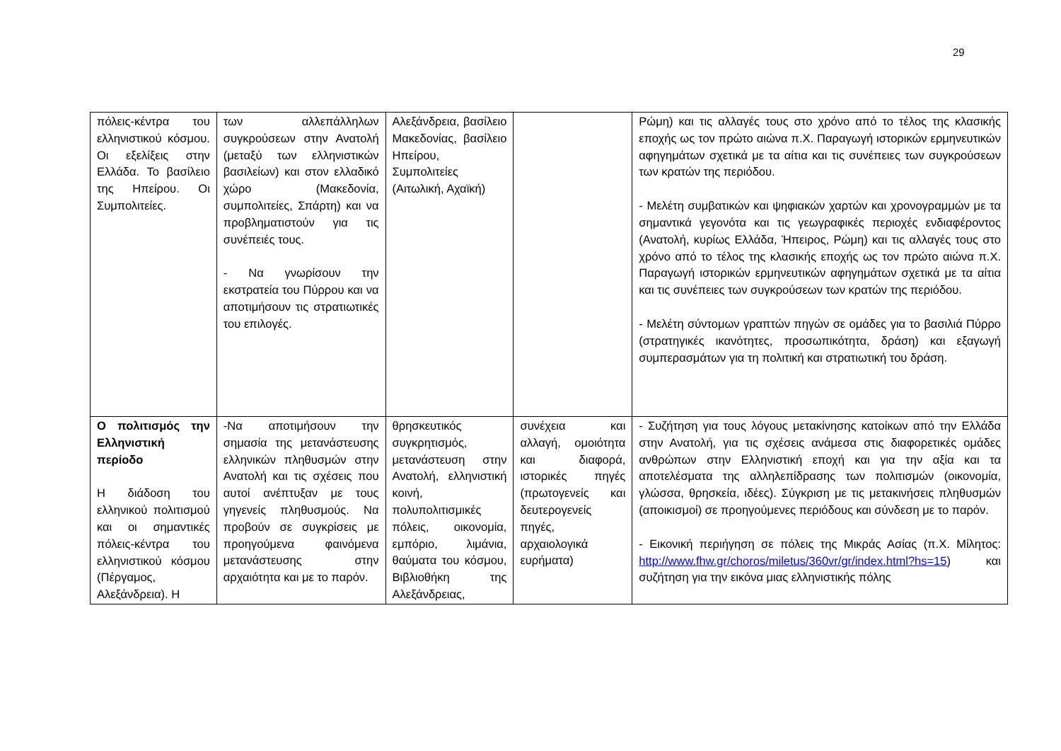29
| πόλεις-κέντρα του ελληνιστικού κόσμου. Οι εξελίξεις στην Ελλάδα. Το βασίλειο της Ηπείρου. Οι Συμπολιτείες. | των αλλεπάλληλων συγκρούσεων στην Ανατολή (μεταξύ των ελληνιστικών βασιλείων) και στον ελλαδικό χώρο (Μακεδονία, συμπολιτείες, Σπάρτη) και να προβληματιστούν για τις συνέπειές τους. - Να γνωρίσουν την εκστρατεία του Πύρρου και να αποτιμήσουν τις στρατιωτικές του επιλογές. | Αλεξάνδρεια, βασίλειο Μακεδονίας, βασίλειο Ηπείρου, Συμπολιτείες (Αιτωλική, Αχαϊκή) | | Ρώμη) και τις αλλαγές τους στο χρόνο από το τέλος της κλασικής εποχής ως τον πρώτο αιώνα π.Χ. Παραγωγή ιστορικών ερμηνευτικών αφηγημάτων σχετικά με τα αίτια και τις συνέπειες των συγκρούσεων των κρατών της περιόδου. - Μελέτη συμβατικών και ψηφιακών χαρτών και χρονογραμμών με τα σημαντικά γεγονότα και τις γεωγραφικές περιοχές ενδιαφέροντος (Ανατολή, κυρίως Ελλάδα, Ήπειρος, Ρώμη) και τις αλλαγές τους στο χρόνο από το τέλος της κλασικής εποχής ως τον πρώτο αιώνα π.Χ. Παραγωγή ιστορικών ερμηνευτικών αφηγημάτων σχετικά με τα αίτια και τις συνέπειες των συγκρούσεων των κρατών της περιόδου. - Μελέτη σύντομων γραπτών πηγών σε ομάδες για το βασιλιά Πύρρο (στρατηγικές ικανότητες, προσωπικότητα, δράση) και εξαγωγή συμπερασμάτων για τη πολιτική και στρατιωτική του δράση. |
| Ο πολιτισμός την Ελληνιστική περίοδο Η διάδοση του ελληνικού πολιτισμού και οι σημαντικές πόλεις-κέντρα του ελληνιστικού κόσμου (Πέργαμος, Αλεξάνδρεια). Η | -Να αποτιμήσουν την σημασία της μετανάστευσης ελληνικών πληθυσμών στην Ανατολή και τις σχέσεις που αυτοί ανέπτυξαν με τους γηγενείς πληθυσμούς. Να προβούν σε συγκρίσεις με προηγούμενα φαινόμενα μετανάστευσης στην αρχαιότητα και με το παρόν. | θρησκευτικός συγκρητισμός, μετανάστευση στην Ανατολή, ελληνιστική κοινή, πολυπολιτισμικές πόλεις, οικονομία, εμπόριο, λιμάνια, θαύματα του κόσμου, Βιβλιοθήκη της Αλεξάνδρειας, | συνέχεια και αλλαγή, ομοιότητα και διαφορά, ιστορικές πηγές (πρωτογενείς και δευτερογενείς πηγές, αρχαιολογικά ευρήματα) | - Συζήτηση για τους λόγους μετακίνησης κατοίκων από την Ελλάδα στην Ανατολή, για τις σχέσεις ανάμεσα στις διαφορετικές ομάδες ανθρώπων στην Ελληνιστική εποχή και για την αξία και τα αποτελέσματα της αλληλεπίδρασης των πολιτισμών (οικονομία, γλώσσα, θρησκεία, ιδέες). Σύγκριση με τις μετακινήσεις πληθυσμών (αποικισμοί) σε προηγούμενες περιόδους και σύνδεση με το παρόν. - Εικονική περιήγηση σε πόλεις της Μικράς Ασίας (π.Χ. Μίλητος: http://www.fhw.gr/choros/miletus/360vr/gr/index.html?hs=15 ) και συζήτηση για την εικόνα μιας ελληνιστικής πόλης |